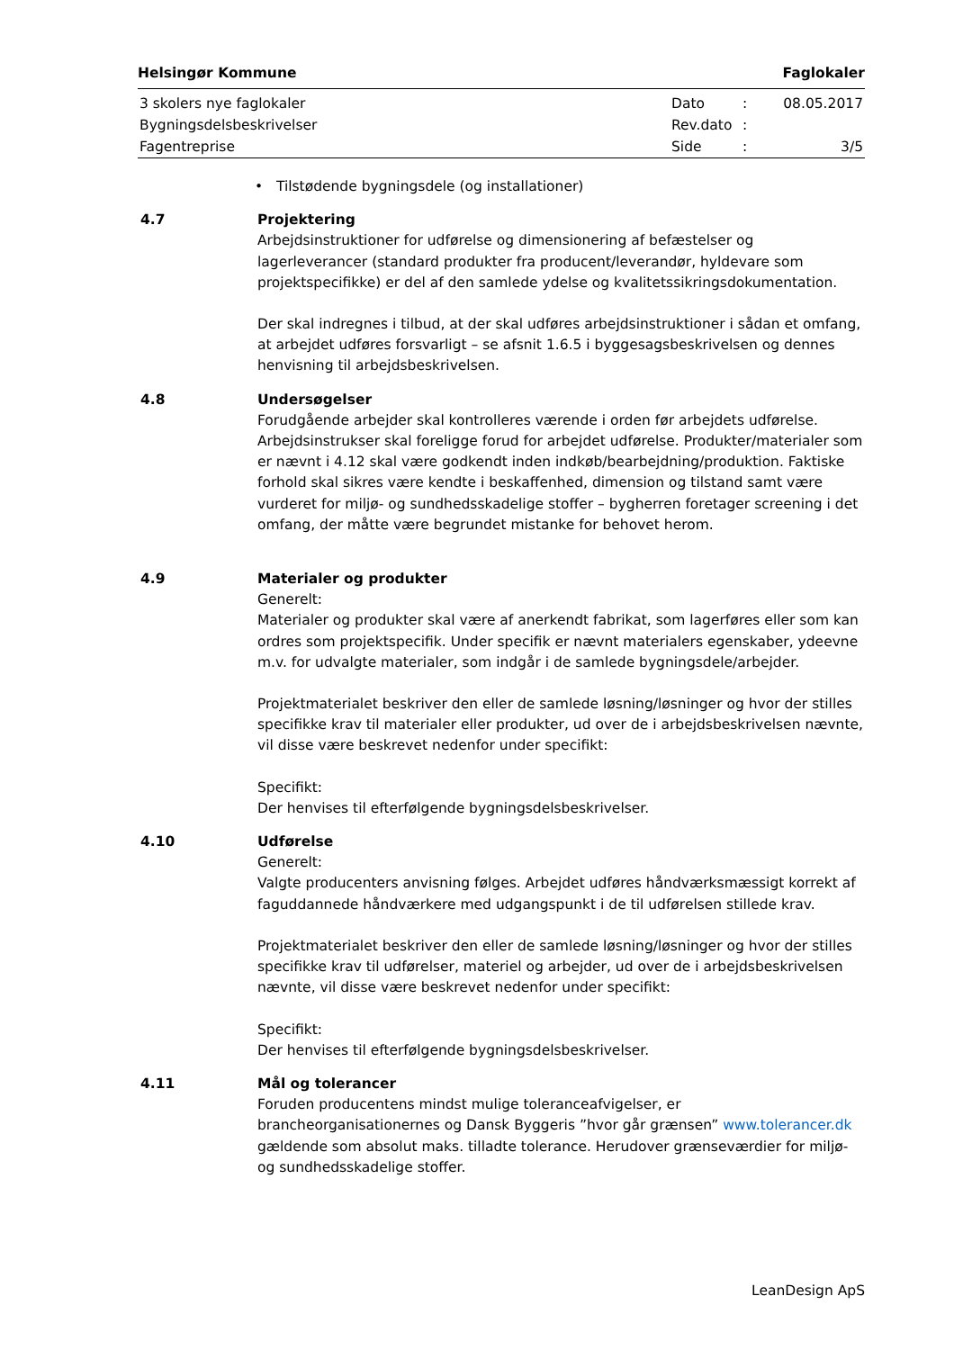Helsingør Kommune Faglokaler
| 3 skolers nye faglokaler | Dato | : | 08.05.2017 |
| Bygningsdelsbeskrivelser | Rev.dato | : | |
| Fagentreprise | Side | : | 3/5 |
• Tilstødende bygningsdele (og installationer)
4.7 Projektering
Arbejdsinstruktioner for udførelse og dimensionering af befæstelser og lagerleverancer (standard produkter fra producent/leverandør, hyldevare som projektspecifikke) er del af den samlede ydelse og kvalitetssikringsdokumentation.
Der skal indregnes i tilbud, at der skal udføres arbejdsinstruktioner i sådan et omfang, at arbejdet udføres forsvarligt – se afsnit 1.6.5 i byggesagsbeskrivelsen og dennes henvisning til arbejdsbeskrivelsen.
4.8 Undersøgelser
Forudgående arbejder skal kontrolleres værende i orden før arbejdets udførelse. Arbejdsinstrukser skal foreligge forud for arbejdet udførelse. Produkter/materialer som er nævnt i 4.12 skal være godkendt inden indkøb/bearbejdning/produktion. Faktiske forhold skal sikres være kendte i beskaffenhed, dimension og tilstand samt være vurderet for miljø- og sundhedsskadelige stoffer – bygherren foretager screening i det omfang, der måtte være begrundet mistanke for behovet herom.
4.9 Materialer og produkter
Generelt:
Materialer og produkter skal være af anerkendt fabrikat, som lagerføres eller som kan ordres som projektspecifik. Under specifik er nævnt materialers egenskaber, ydeevne m.v. for udvalgte materialer, som indgår i de samlede bygningsdele/arbejder.
Projektmaterialet beskriver den eller de samlede løsning/løsninger og hvor der stilles specifikke krav til materialer eller produkter, ud over de i arbejdsbeskrivelsen nævnte, vil disse være beskrevet nedenfor under specifikt:
Specifikt:
Der henvises til efterfølgende bygningsdelsbeskrivelser.
4.10 Udførelse
Generelt:
Valgte producenters anvisning følges. Arbejdet udføres håndværksmæssigt korrekt af faguddannede håndværkere med udgangspunkt i de til udførelsen stillede krav.
Projektmaterialet beskriver den eller de samlede løsning/løsninger og hvor der stilles specifikke krav til udførelser, materiel og arbejder, ud over de i arbejdsbeskrivelsen nævnte, vil disse være beskrevet nedenfor under specifikt:
Specifikt:
Der henvises til efterfølgende bygningsdelsbeskrivelser.
4.11 Mål og tolerancer
Foruden producentens mindst mulige toleranceafvigelser, er brancheorganisationernes og Dansk Byggeris ”hvor går grænsen” www.tolerancer.dk gældende som absolut maks. tilladte tolerance. Herudover grænseværdier for miljø- og sundhedsskadelige stoffer.
LeanDesign ApS